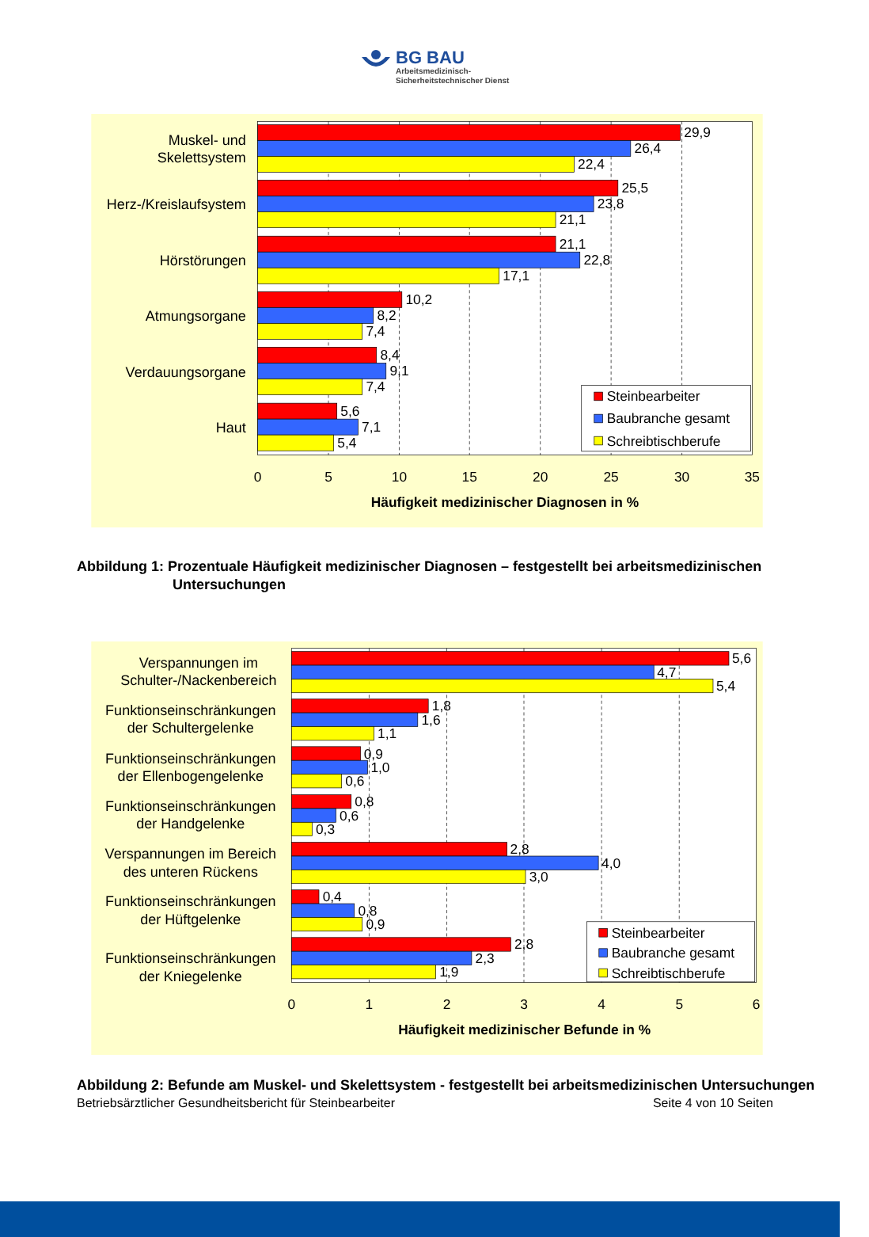BG BAU
Arbeitsmedizinisch-
Sicherheitstechnischer Dienst
29,9
26,4
22,4
25,5
23,8
21,1
21,1
22,8
17,1
10,2
8,2
7,4
8,4
9,1
7,4
5,6
7,1
5,4
Muskel- und
Skelettsystem
Herz-/Kreislaufsystem
Hörstörungen
Atmungsorgane
Verdauungsorgane
Haut
0
5
10
15
20
25
30
35
Häufigkeit medizinischer Diagnosen in %
Steinbearbeiter
Baubranche gesamt
Schreibtischberufe
Abbildung 1: Prozentuale Häufigkeit medizinischer Diagnosen – festgestellt bei arbeitsmedizinischen Untersuchungen
5,6
4,7
5,4
1,8
1,6
1,1
0,9
1,0
0,6
0,8
0,6
0,3
2,8
4,0
3,0
0,4
0,8
0,9
2,8
2,3
1,9
Verspannungen im
Schulter-/Nackenbereich
Funktionseinschränkungen
der Schultergelenke
Funktionseinschränkungen
der Ellenbogengelenke
Funktionseinschränkungen
der Handgelenke
Verspannungen im Bereich
des unteren Rückens
Funktionseinschränkungen
der Hüftgelenke
Funktionseinschränkungen
der Kniegelenke
0
1
2
3
4
5
6
Häufigkeit medizinischer Befunde in %
Steinbearbeiter
Baubranche gesamt
Schreibtischberufe
Abbildung 2: Befunde am Muskel- und Skelettsystem - festgestellt bei arbeitsmedizinischen Untersuchungen
Betriebsärztlicher Gesundheitsbericht für Steinbearbeiter Seite 4 von 10 Seiten